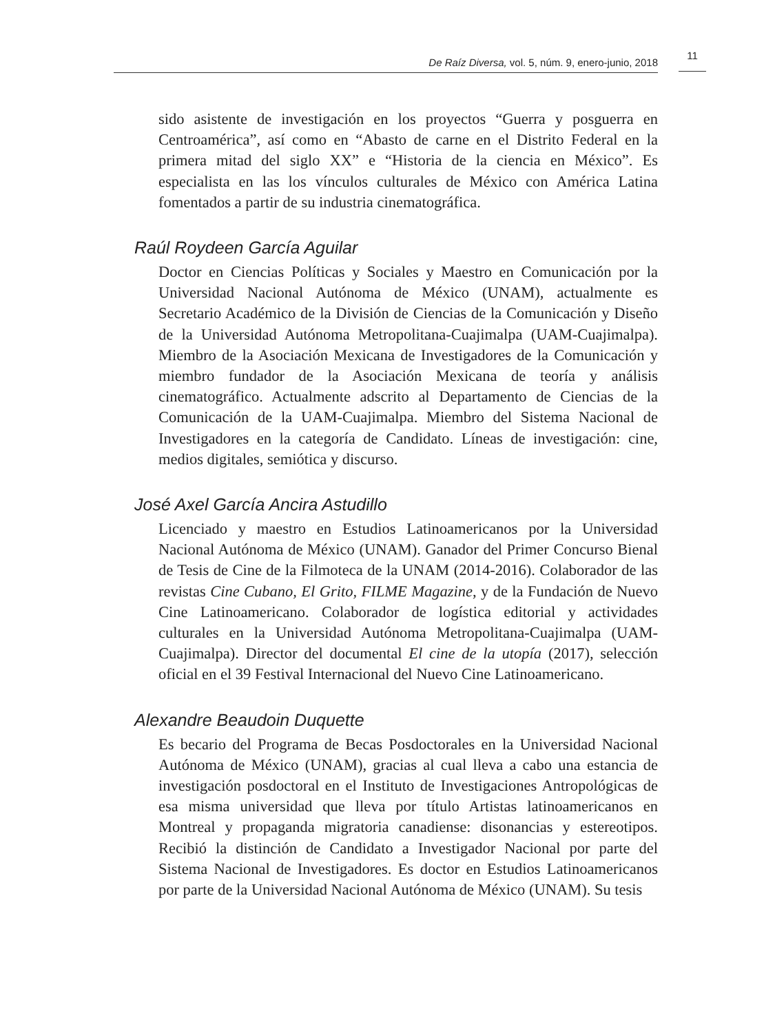De Raíz Diversa, vol. 5, núm. 9, enero-junio, 2018
11
sido asistente de investigación en los proyectos “Guerra y posguerra en Centroamérica”, así como en “Abasto de carne en el Distrito Federal en la primera mitad del siglo XX” e “Historia de la ciencia en México”. Es especialista en las los vínculos culturales de México con América Latina fomentados a partir de su industria cinematográfica.
Raúl Roydeen García Aguilar
Doctor en Ciencias Políticas y Sociales y Maestro en Comunicación por la Universidad Nacional Autónoma de México (UNAM), actualmente es Secretario Académico de la División de Ciencias de la Comunicación y Diseño de la Universidad Autónoma Metropolitana-Cuajimalpa (UAM-Cuajimalpa). Miembro de la Asociación Mexicana de Investigadores de la Comunicación y miembro fundador de la Asociación Mexicana de teoría y análisis cinematográfico. Actualmente adscrito al Departamento de Ciencias de la Comunicación de la UAM-Cuajimalpa. Miembro del Sistema Nacional de Investigadores en la categoría de Candidato. Líneas de investigación: cine, medios digitales, semiótica y discurso.
José Axel García Ancira Astudillo
Licenciado y maestro en Estudios Latinoamericanos por la Universidad Nacional Autónoma de México (UNAM). Ganador del Primer Concurso Bienal de Tesis de Cine de la Filmoteca de la UNAM (2014-2016). Colaborador de las revistas Cine Cubano, El Grito, FILME Magazine, y de la Fundación de Nuevo Cine Latinoamericano. Colaborador de logística editorial y actividades culturales en la Universidad Autónoma Metropolitana-Cuajimalpa (UAM-Cuajimalpa). Director del documental El cine de la utopía (2017), selección oficial en el 39 Festival Internacional del Nuevo Cine Latinoamericano.
Alexandre Beaudoin Duquette
Es becario del Programa de Becas Posdoctorales en la Universidad Nacional Autónoma de México (UNAM), gracias al cual lleva a cabo una estancia de investigación posdoctoral en el Instituto de Investigaciones Antropológicas de esa misma universidad que lleva por título Artistas latinoamericanos en Montreal y propaganda migratoria canadiense: disonancias y estereotipos. Recibió la distinción de Candidato a Investigador Nacional por parte del Sistema Nacional de Investigadores. Es doctor en Estudios Latinoamericanos por parte de la Universidad Nacional Autónoma de México (UNAM). Su tesis